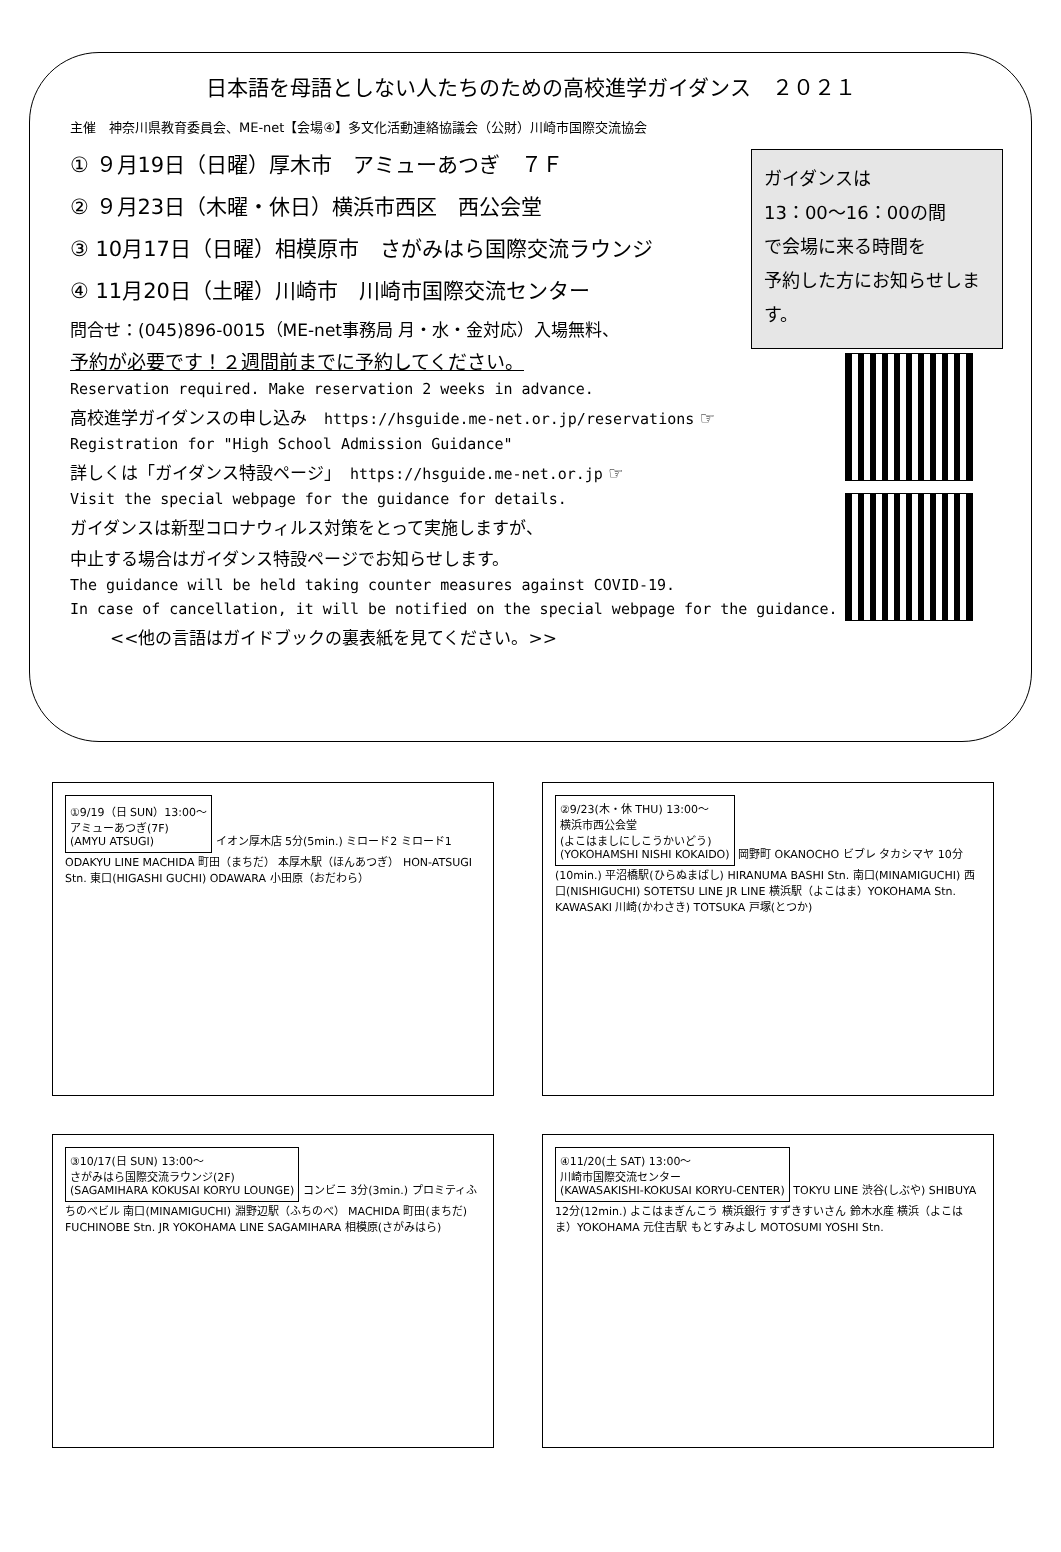日本語を母語としない人たちのための高校進学ガイダンス　２０２１
主催　神奈川県教育委員会、ME-net【会場④】多文化活動連絡協議会（公財）川崎市国際交流協会
ガイダンスは
13：00〜16：00の間
で会場に来る時間を
予約した方にお知らせします。
① ９月19日（日曜）厚木市　アミューあつぎ　７Ｆ
② ９月23日（木曜・休日）横浜市西区　西公会堂
③ 10月17日（日曜）相模原市　さがみはら国際交流ラウンジ
④ 11月20日（土曜）川崎市　川崎市国際交流センター
問合せ：(045)896-0015（ME-net事務局 月・水・金対応）入場無料、
予約が必要です！２週間前までに予約してください。
Reservation required. Make reservation 2 weeks in advance.
高校進学ガイダンスの申し込み　https://hsguide.me-net.or.jp/reservations ☞
Registration for "High School Admission Guidance"
詳しくは「ガイダンス特設ページ」　https://hsguide.me-net.or.jp ☞
Visit the special webpage for the guidance for details.
ガイダンスは新型コロナウィルス対策をとって実施しますが、
中止する場合はガイダンス特設ページでお知らせします。
The guidance will be held taking counter measures against COVID-19.
In case of cancellation, it will be notified on the special webpage for the guidance.
<<他の言語はガイドブックの裏表紙を見てください。>>
①9/19（日 SUN）13:00〜
アミューあつぎ(7F)
(AMYU ATSUGI)
イオン厚木店 5分(5min.) ミロード2 ミロード1 ODAKYU LINE MACHIDA 町田（まちだ） 本厚木駅（ほんあつぎ） HON-ATSUGI Stn. 東口(HIGASHI GUCHI) ODAWARA 小田原（おだわら）
②9/23(木・休 THU) 13:00〜
横浜市西公会堂
(よこはましにしこうかいどう)
(YOKOHAMSHI NISHI KOKAIDO)
岡野町 OKANOCHO ビブレ タカシマヤ 10分(10min.) 平沼橋駅(ひらぬまばし) HIRANUMA BASHI Stn. 南口(MINAMIGUCHI) 西口(NISHIGUCHI) SOTETSU LINE JR LINE 横浜駅（よこはま）YOKOHAMA Stn. KAWASAKI 川崎(かわさき) TOTSUKA 戸塚(とつか)
③10/17(日 SUN) 13:00〜
さがみはら国際交流ラウンジ(2F)
(SAGAMIHARA KOKUSAI KORYU LOUNGE)
コンビニ 3分(3min.) プロミティふちのべビル 南口(MINAMIGUCHI) 淵野辺駅（ふちのべ） MACHIDA 町田(まちだ) FUCHINOBE Stn. JR YOKOHAMA LINE SAGAMIHARA 相模原(さがみはら)
④11/20(土 SAT) 13:00〜
川崎市国際交流センター
(KAWASAKISHI-KOKUSAI KORYU-CENTER)
TOKYU LINE 渋谷(しぶや) SHIBUYA 12分(12min.) よこはまぎんこう 横浜銀行 すずきすいさん 鈴木水産 横浜（よこはま）YOKOHAMA 元住吉駅 もとすみよし MOTOSUMI YOSHI Stn.